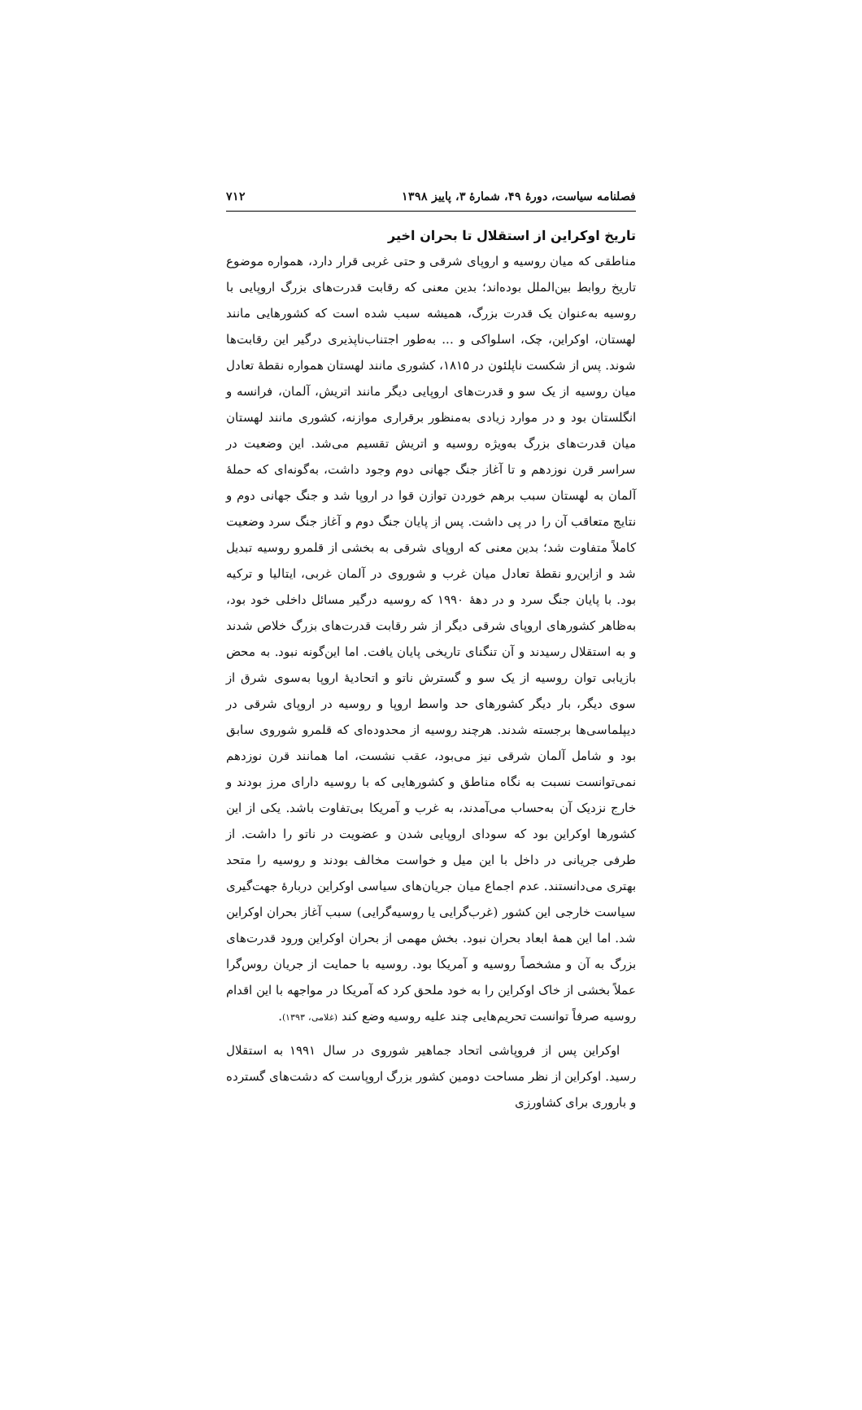فصلنامه سیاست، دورهٔ ۴۹، شمارهٔ ۳، پاییز ۱۳۹۸ ۷۱۲
تاریخ اوکراین از استقلال تا بحران اخیر
مناطقی که میان روسیه و اروپای شرقی و حتی غربی قرار دارد، همواره موضوع تاریخ روابط بین‌الملل بوده‌اند؛ بدین معنی که رقابت قدرت‌های بزرگ اروپایی با روسیه به‌عنوان یک قدرت بزرگ، همیشه سبب شده است که کشورهایی مانند لهستان، اوکراین، چک، اسلواکی و ... به‌طور اجتناب‌ناپذیری درگیر این رقابت‌ها شوند. پس از شکست ناپلئون در ۱۸۱۵، کشوری مانند لهستان همواره نقطهٔ تعادل میان روسیه از یک سو و قدرت‌های اروپایی دیگر مانند اتریش، آلمان، فرانسه و انگلستان بود و در موارد زیادی به‌منظور برقراری موازنه، کشوری مانند لهستان میان قدرت‌های بزرگ به‌ویژه روسیه و اتریش تقسیم می‌شد. این وضعیت در سراسر قرن نوزدهم و تا آغاز جنگ جهانی دوم وجود داشت، به‌گونه‌ای که حملهٔ آلمان به لهستان سبب برهم خوردن توازن قوا در اروپا شد و جنگ جهانی دوم و نتایج متعاقب آن را در پی داشت. پس از پایان جنگ دوم و آغاز جنگ سرد وضعیت کاملاً متفاوت شد؛ بدین معنی که اروپای شرقی به بخشی از قلمرو روسیه تبدیل شد و ازاین‌رو نقطهٔ تعادل میان غرب و شوروی در آلمان غربی، ایتالیا و ترکیه بود. با پایان جنگ سرد و در دههٔ ۱۹۹۰ که روسیه درگیر مسائل داخلی خود بود، به‌ظاهر کشورهای اروپای شرقی دیگر از شر رقابت قدرت‌های بزرگ خلاص شدند و به استقلال رسیدند و آن تنگنای تاریخی پایان یافت. اما این‌گونه نبود. به محض بازیابی توان روسیه از یک سو و گسترش ناتو و اتحادیهٔ اروپا به‌سوی شرق از سوی دیگر، بار دیگر کشورهای حد واسط اروپا و روسیه در اروپای شرقی در دیپلماسی‌ها برجسته شدند. هرچند روسیه از محدوده‌ای که قلمرو شوروی سابق بود و شامل آلمان شرقی نیز می‌بود، عقب نشست، اما همانند قرن نوزدهم نمی‌توانست نسبت به نگاه مناطق و کشورهایی که با روسیه دارای مرز بودند و خارج نزدیک آن به‌حساب می‌آمدند، به غرب و آمریکا بی‌تفاوت باشد. یکی از این کشورها اوکراین بود که سودای اروپایی شدن و عضویت در ناتو را داشت. از طرفی جریانی در داخل با این میل و خواست مخالف بودند و روسیه را متحد بهتری می‌دانستند. عدم اجماع میان جریان‌های سیاسی اوکراین دربارهٔ جهت‌گیری سیاست خارجی این کشور (غرب‌گرایی یا روسیه‌گرایی) سبب آغاز بحران اوکراین شد. اما این همهٔ ابعاد بحران نبود. بخش مهمی از بحران اوکراین ورود قدرت‌های بزرگ به آن و مشخصاً روسیه و آمریکا بود. روسیه با حمایت از جریان روس‌گرا عملاً بخشی از خاک اوکراین را به خود ملحق کرد که آمریکا در مواجهه با این اقدام روسیه صرفاً توانست تحریم‌هایی چند علیه روسیه وضع کند (غلامی، ۱۳۹۳).
اوکراین پس از فروپاشی اتحاد جماهیر شوروی در سال ۱۹۹۱ به استقلال رسید. اوکراین از نظر مساحت دومین کشور بزرگ اروپاست که دشت‌های گسترده و باروری برای کشاورزی